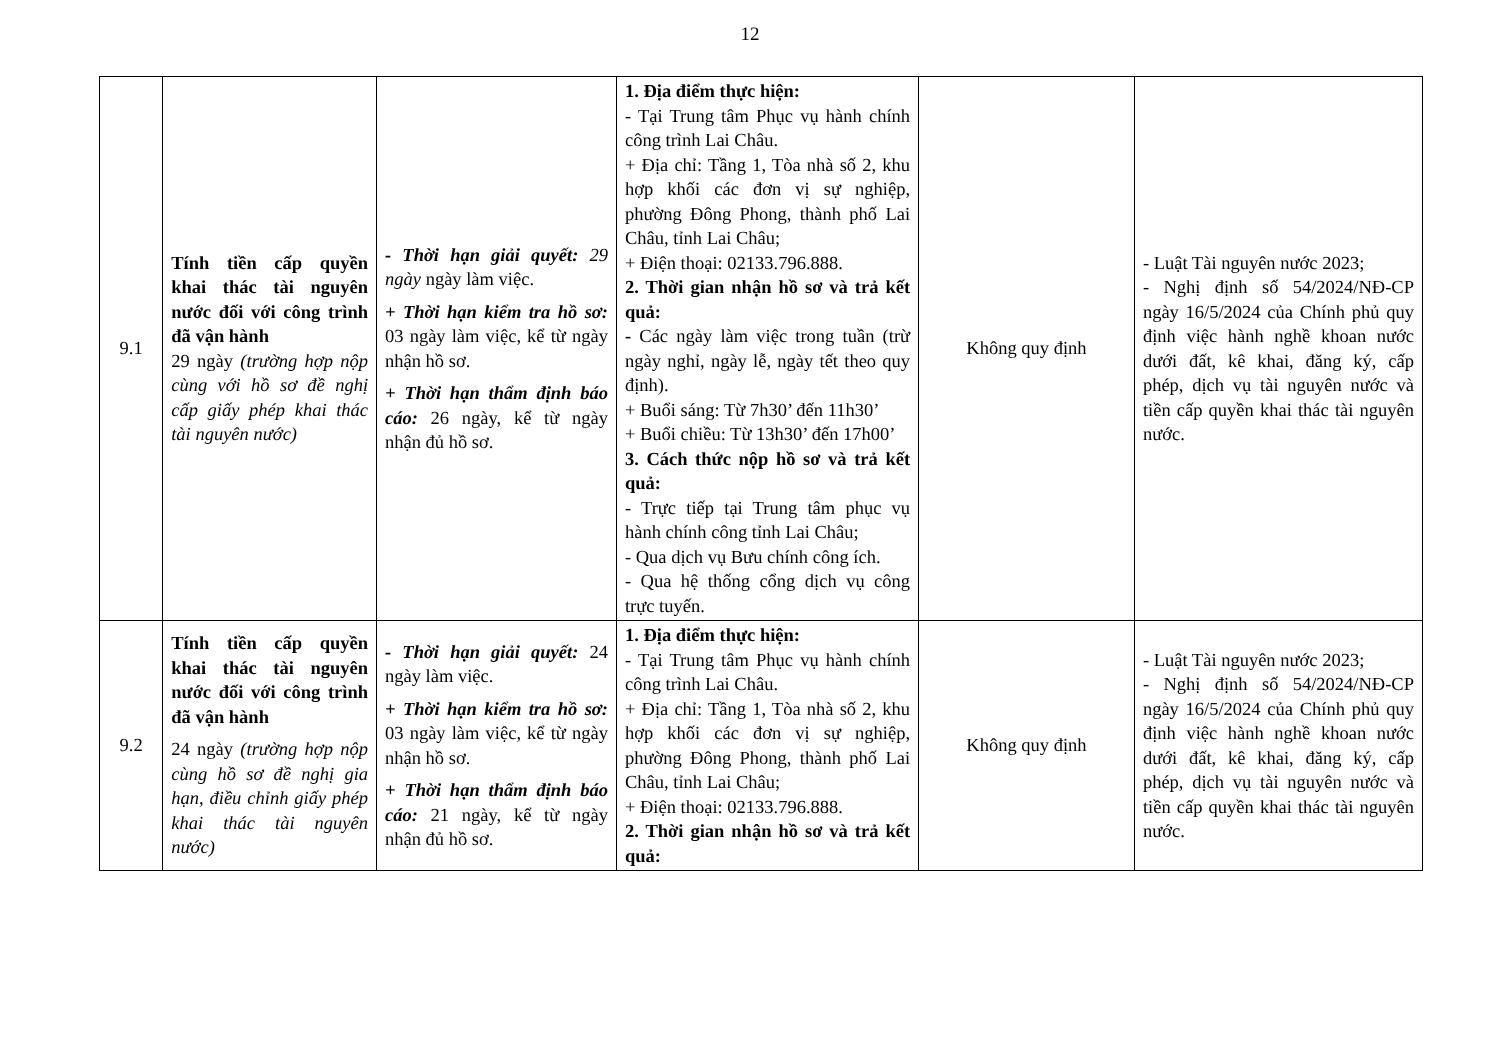12
| 9.1 | Tính tiền cấp quyền khai thác tài nguyên nước đối với công trình đã vận hành 29 ngày (trường hợp nộp cùng với hồ sơ đề nghị cấp giấy phép khai thác tài nguyên nước) | - Thời hạn giải quyết: 29 ngày ngày làm việc. + Thời hạn kiểm tra hồ sơ: 03 ngày làm việc, kể từ ngày nhận hồ sơ. + Thời hạn thẩm định báo cáo: 26 ngày, kể từ ngày nhận đủ hồ sơ. | 1. Địa điểm thực hiện: - Tại Trung tâm Phục vụ hành chính công trình Lai Châu. + Địa chỉ: Tầng 1, Tòa nhà số 2, khu hợp khối các đơn vị sự nghiệp, phường Đông Phong, thành phố Lai Châu, tỉnh Lai Châu; + Điện thoại: 02133.796.888. 2. Thời gian nhận hồ sơ và trả kết quả: - Các ngày làm việc trong tuần (trừ ngày nghỉ, ngày lễ, ngày tết theo quy định). + Buổi sáng: Từ 7h30’ đến 11h30’ + Buổi chiều: Từ 13h30’ đến 17h00’ 3. Cách thức nộp hồ sơ và trả kết quả: - Trực tiếp tại Trung tâm phục vụ hành chính công tỉnh Lai Châu; - Qua dịch vụ Bưu chính công ích. - Qua hệ thống cổng dịch vụ công trực tuyến. | Không quy định | - Luật Tài nguyên nước 2023; - Nghị định số 54/2024/NĐ-CP ngày 16/5/2024 của Chính phủ quy định việc hành nghề khoan nước dưới đất, kê khai, đăng ký, cấp phép, dịch vụ tài nguyên nước và tiền cấp quyền khai thác tài nguyên nước. |
| 9.2 | Tính tiền cấp quyền khai thác tài nguyên nước đối với công trình đã vận hành 24 ngày (trường hợp nộp cùng hồ sơ đề nghị gia hạn, điều chỉnh giấy phép khai thác tài nguyên nước) | - Thời hạn giải quyết: 24 ngày làm việc. + Thời hạn kiểm tra hồ sơ: 03 ngày làm việc, kể từ ngày nhận hồ sơ. + Thời hạn thẩm định báo cáo: 21 ngày, kể từ ngày nhận đủ hồ sơ. | 1. Địa điểm thực hiện: - Tại Trung tâm Phục vụ hành chính công trình Lai Châu. + Địa chỉ: Tầng 1, Tòa nhà số 2, khu hợp khối các đơn vị sự nghiệp, phường Đông Phong, thành phố Lai Châu, tỉnh Lai Châu; + Điện thoại: 02133.796.888. 2. Thời gian nhận hồ sơ và trả kết quả: | Không quy định | - Luật Tài nguyên nước 2023; - Nghị định số 54/2024/NĐ-CP ngày 16/5/2024 của Chính phủ quy định việc hành nghề khoan nước dưới đất, kê khai, đăng ký, cấp phép, dịch vụ tài nguyên nước và tiền cấp quyền khai thác tài nguyên nước. |